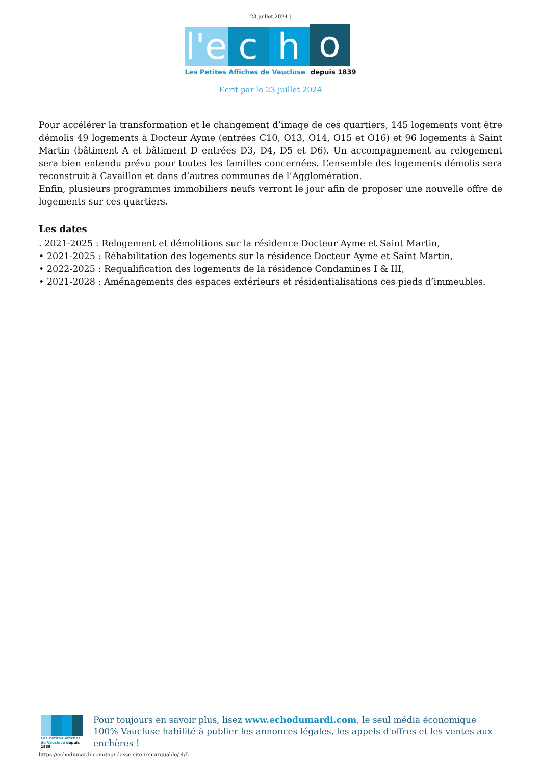23 juillet 2024 |
l'e
c
h
o
Les Petites Affiches de Vaucluse depuis 1839
Ecrit par le 23 juillet 2024
Pour accélérer la transformation et le changement d’image de ces quartiers, 145 logements vont être démolis 49 logements à Docteur Ayme (entrées C10, O13, O14, O15 et O16) et 96 logements à Saint Martin (bâtiment A et bâtiment D entrées D3, D4, D5 et D6). Un accompagnement au relogement sera bien entendu prévu pour toutes les familles concernées. L’ensemble des logements démolis sera reconstruit à Cavaillon et dans d’autres communes de l’Agglomération.
Enfin, plusieurs programmes immobiliers neufs verront le jour afin de proposer une nouvelle offre de logements sur ces quartiers.
Les dates
. 2021-2025 : Relogement et démolitions sur la résidence Docteur Ayme et Saint Martin,
• 2021-2025 : Réhabilitation des logements sur la résidence Docteur Ayme et Saint Martin,
• 2022-2025 : Requalification des logements de la résidence Condamines I & III,
• 2021-2028 : Aménagements des espaces extérieurs et résidentialisations ces pieds d’immeubles.
Les Petites Affiches de Vaucluse depuis 1839
Pour toujours en savoir plus, lisez www.echodumardi.com, le seul média économique 100% Vaucluse habilité à publier les annonces légales, les appels d'offres et les ventes aux enchères !
https://echodumardi.com/tag/classe-site-remarquable/ 4/5